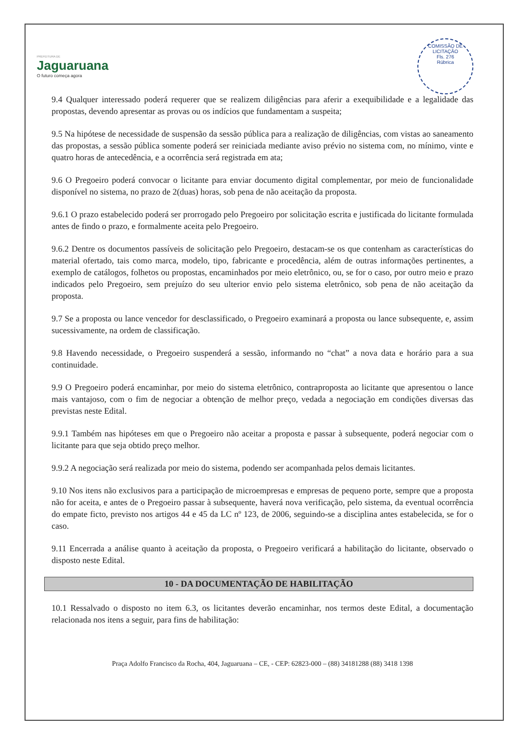PREFEITURA DE
Jaguaruana
O futuro começa agora
COMISSÃO DE LICITAÇÃO
Fls. 276
Rúbrica
9.4 Qualquer interessado poderá requerer que se realizem diligências para aferir a exequibilidade e a legalidade das propostas, devendo apresentar as provas ou os indícios que fundamentam a suspeita;
9.5 Na hipótese de necessidade de suspensão da sessão pública para a realização de diligências, com vistas ao saneamento das propostas, a sessão pública somente poderá ser reiniciada mediante aviso prévio no sistema com, no mínimo, vinte e quatro horas de antecedência, e a ocorrência será registrada em ata;
9.6 O Pregoeiro poderá convocar o licitante para enviar documento digital complementar, por meio de funcionalidade disponível no sistema, no prazo de 2(duas) horas, sob pena de não aceitação da proposta.
9.6.1 O prazo estabelecido poderá ser prorrogado pelo Pregoeiro por solicitação escrita e justificada do licitante formulada antes de findo o prazo, e formalmente aceita pelo Pregoeiro.
9.6.2 Dentre os documentos passíveis de solicitação pelo Pregoeiro, destacam-se os que contenham as características do material ofertado, tais como marca, modelo, tipo, fabricante e procedência, além de outras informações pertinentes, a exemplo de catálogos, folhetos ou propostas, encaminhados por meio eletrônico, ou, se for o caso, por outro meio e prazo indicados pelo Pregoeiro, sem prejuízo do seu ulterior envio pelo sistema eletrônico, sob pena de não aceitação da proposta.
9.7 Se a proposta ou lance vencedor for desclassificado, o Pregoeiro examinará a proposta ou lance subsequente, e, assim sucessivamente, na ordem de classificação.
9.8 Havendo necessidade, o Pregoeiro suspenderá a sessão, informando no “chat” a nova data e horário para a sua continuidade.
9.9 O Pregoeiro poderá encaminhar, por meio do sistema eletrônico, contraproposta ao licitante que apresentou o lance mais vantajoso, com o fim de negociar a obtenção de melhor preço, vedada a negociação em condições diversas das previstas neste Edital.
9.9.1 Também nas hipóteses em que o Pregoeiro não aceitar a proposta e passar à subsequente, poderá negociar com o licitante para que seja obtido preço melhor.
9.9.2 A negociação será realizada por meio do sistema, podendo ser acompanhada pelos demais licitantes.
9.10 Nos itens não exclusivos para a participação de microempresas e empresas de pequeno porte, sempre que a proposta não for aceita, e antes de o Pregoeiro passar à subsequente, haverá nova verificação, pelo sistema, da eventual ocorrência do empate ficto, previsto nos artigos 44 e 45 da LC nº 123, de 2006, seguindo-se a disciplina antes estabelecida, se for o caso.
9.11 Encerrada a análise quanto à aceitação da proposta, o Pregoeiro verificará a habilitação do licitante, observado o disposto neste Edital.
10 - DA DOCUMENTAÇÃO DE HABILITAÇÃO
10.1 Ressalvado o disposto no item 6.3, os licitantes deverão encaminhar, nos termos deste Edital, a documentação relacionada nos itens a seguir, para fins de habilitação:
Praça Adolfo Francisco da Rocha, 404, Jaguaruana – CE, - CEP: 62823-000 – (88) 34181288 (88) 3418 1398